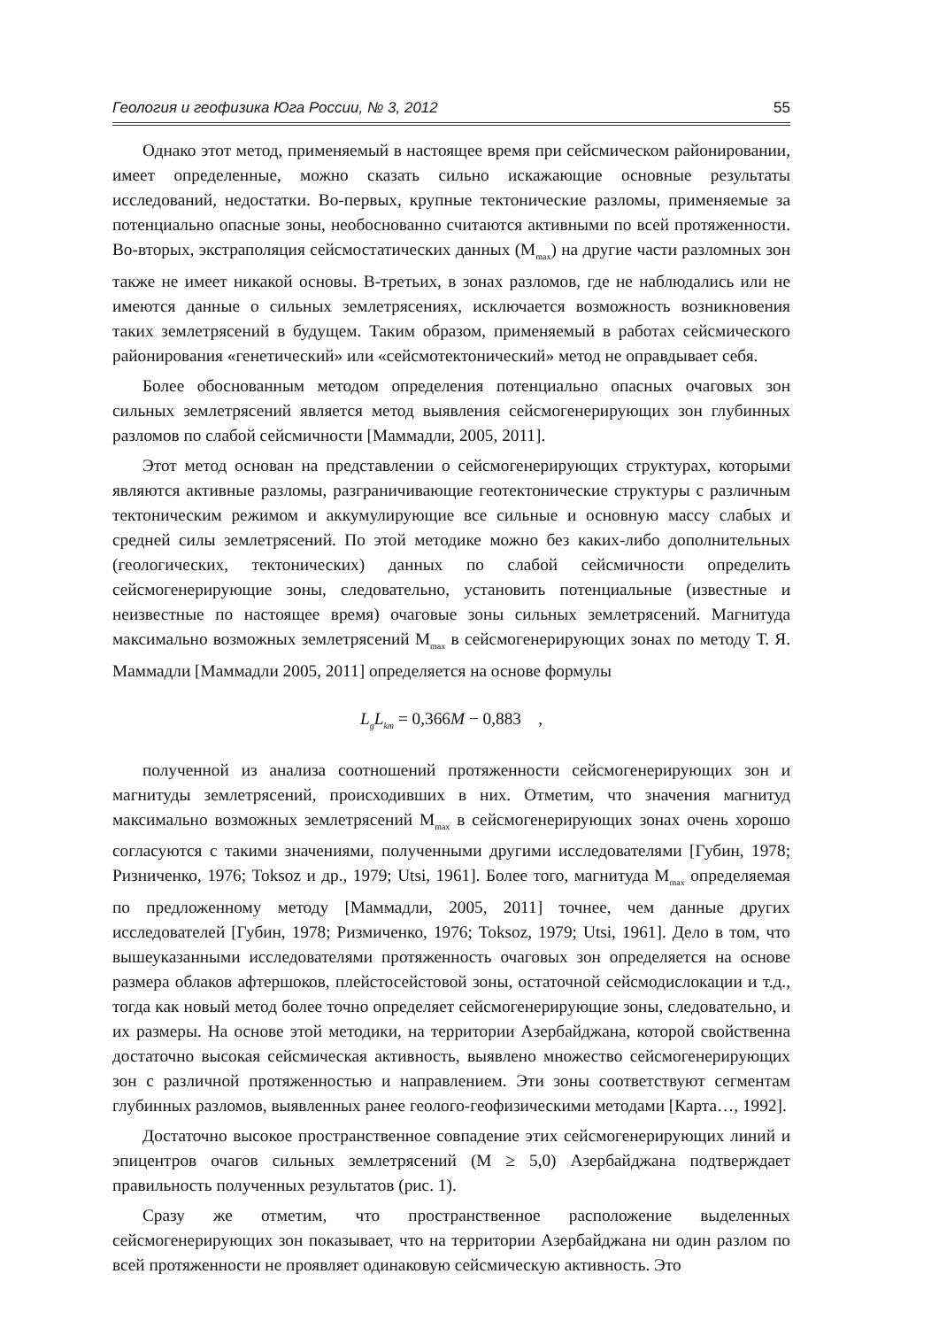Геология и геофизика Юга России, № 3, 2012 55
Однако этот метод, применяемый в настоящее время при сейсмическом районировании, имеет определенные, можно сказать сильно искажающие основные результаты исследований, недостатки. Во-первых, крупные тектонические разломы, применяемые за потенциально опасные зоны, необоснованно считаются активными по всей протяженности. Во-вторых, экстраполяция сейсмостатических данных (M<sub>max</sub>) на другие части разломных зон также не имеет никакой основы. В-третьих, в зонах разломов, где не наблюдались или не имеются данные о сильных землетрясениях, исключается возможность возникновения таких землетрясений в будущем. Таким образом, применяемый в работах сейсмического районирования «генетический» или «сейсмотектонический» метод не оправдывает себя.
Более обоснованным методом определения потенциально опасных очаговых зон сильных землетрясений является метод выявления сейсмогенерирующих зон глубинных разломов по слабой сейсмичности [Маммадли, 2005, 2011].
Этот метод основан на представлении о сейсмогенерирующих структурах, которыми являются активные разломы, разграничивающие геотектонические структуры с различным тектоническим режимом и аккумулирующие все сильные и основную массу слабых и средней силы землетрясений. По этой методике можно без каких-либо дополнительных (геологических, тектонических) данных по слабой сейсмичности определить сейсмогенерирующие зоны, следовательно, установить потенциальные (известные и неизвестные по настоящее время) очаговые зоны сильных землетрясений. Магнитуда максимально возможных землетрясений M<sub>max</sub> в сейсмогенерирующих зонах по методу Т. Я. Маммадли [Маммадли 2005, 2011] определяется на основе формулы
L<sub>g</sub>L<sub>km</sub> = 0,366 M − 0,883 ,
полученной из анализа соотношений протяженности сейсмогенерирующих зон и магнитуды землетрясений, происходивших в них. Отметим, что значения магнитуд максимально возможных землетрясений M<sub>max</sub> в сейсмогенерирующих зонах очень хорошо согласуются с такими значениями, полученными другими исследователями [Губин, 1978; Ризниченко, 1976; Toksoz и др., 1979; Utsi, 1961]. Более того, магнитуда M<sub>max</sub> определяемая по предложенному методу [Маммадли, 2005, 2011] точнее, чем данные других исследователей [Губин, 1978; Ризмиченко, 1976; Toksoz, 1979; Utsi, 1961]. Дело в том, что вышеуказанными исследователями протяженность очаговых зон определяется на основе размера облаков афтершоков, плейстосейстовой зоны, остаточной сейсмодислокации и т.д., тогда как новый метод более точно определяет сейсмогенерирующие зоны, следовательно, и их размеры. На основе этой методики, на территории Азербайджана, которой свойственна достаточно высокая сейсмическая активность, выявлено множество сейсмогенерирующих зон с различной протяженностью и направлением. Эти зоны соответствуют сегментам глубинных разломов, выявленных ранее геолого-геофизическими методами [Карта…, 1992].
Достаточно высокое пространственное совпадение этих сейсмогенерирующих линий и эпицентров очагов сильных землетрясений (M ≥ 5,0) Азербайджана подтверждает правильность полученных результатов (рис. 1).
Сразу же отметим, что пространственное расположение выделенных сейсмогенерирующих зон показывает, что на территории Азербайджана ни один разлом по всей протяженности не проявляет одинаковую сейсмическую активность. Это